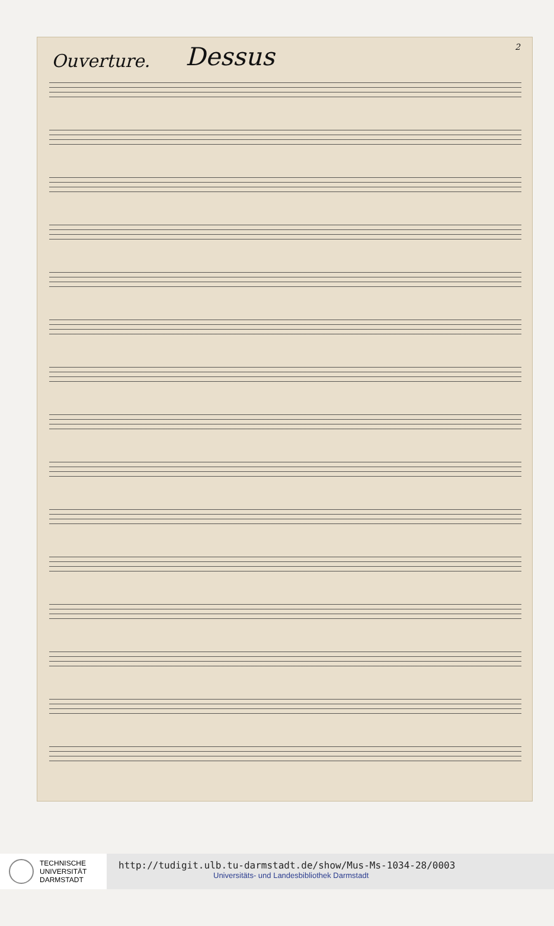Ouverture. Dessus 2
TECHNISCHE
UNIVERSITÄT
DARMSTADT
http://tudigit.ulb.tu-darmstadt.de/show/Mus-Ms-1034-28/0003
Universitäts- und Landesbibliothek Darmstadt